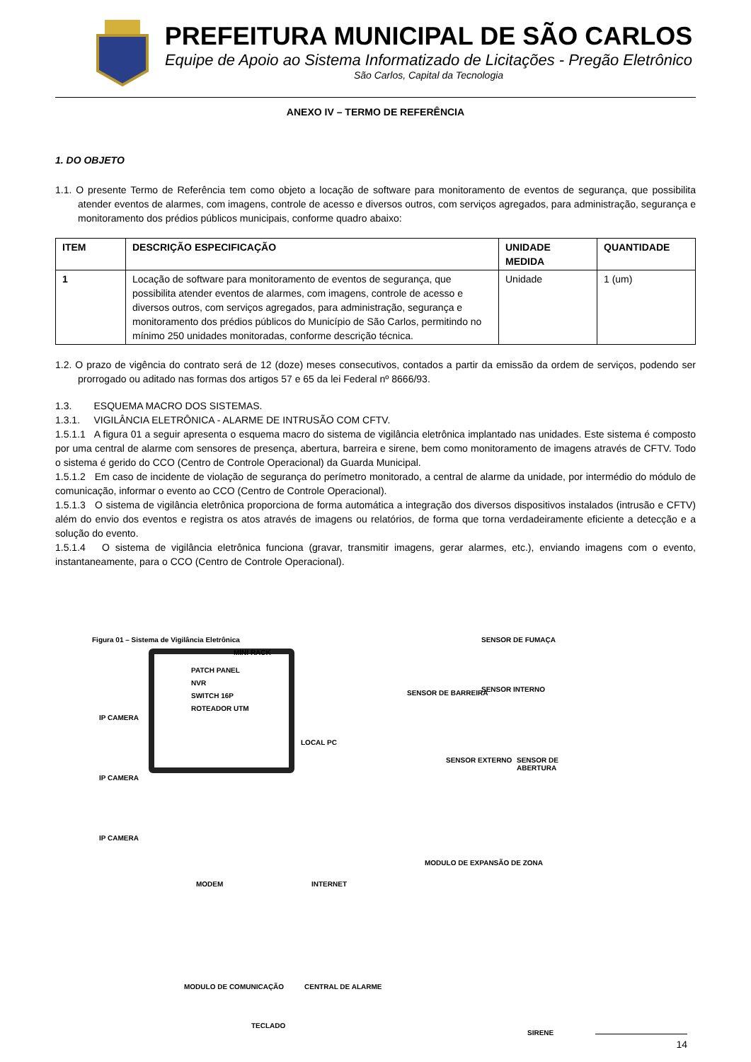PREFEITURA MUNICIPAL DE SÃO CARLOS
Equipe de Apoio ao Sistema Informatizado de Licitações - Pregão Eletrônico
São Carlos, Capital da Tecnologia
ANEXO IV – TERMO DE REFERÊNCIA
1. DO OBJETO
1.1. O presente Termo de Referência tem como objeto a locação de software para monitoramento de eventos de segurança, que possibilita atender eventos de alarmes, com imagens, controle de acesso e diversos outros, com serviços agregados, para administração, segurança e monitoramento dos prédios públicos municipais, conforme quadro abaixo:
| ITEM | DESCRIÇÃO ESPECIFICAÇÃO | UNIDADE MEDIDA | QUANTIDADE |
| --- | --- | --- | --- |
| 1 | Locação de software para monitoramento de eventos de segurança, que possibilita atender eventos de alarmes, com imagens, controle de acesso e diversos outros, com serviços agregados, para administração, segurança e monitoramento dos prédios públicos do Município de São Carlos, permitindo no mínimo 250 unidades monitoradas, conforme descrição técnica. | Unidade | 1 (um) |
1.2. O prazo de vigência do contrato será de 12 (doze) meses consecutivos, contados a partir da emissão da ordem de serviços, podendo ser prorrogado ou aditado nas formas dos artigos 57 e 65 da lei Federal nº 8666/93.
1.3. ESQUEMA MACRO DOS SISTEMAS.
1.3.1. VIGILÂNCIA ELETRÔNICA - ALARME DE INTRUSÃO COM CFTV.
1.5.1.1 A figura 01 a seguir apresenta o esquema macro do sistema de vigilância eletrônica implantado nas unidades. Este sistema é composto por uma central de alarme com sensores de presença, abertura, barreira e sirene, bem como monitoramento de imagens através de CFTV. Todo o sistema é gerido do CCO (Centro de Controle Operacional) da Guarda Municipal.
1.5.1.2 Em caso de incidente de violação de segurança do perímetro monitorado, a central de alarme da unidade, por intermédio do módulo de comunicação, informar o evento ao CCO (Centro de Controle Operacional).
1.5.1.3 O sistema de vigilância eletrônica proporciona de forma automática a integração dos diversos dispositivos instalados (intrusão e CFTV) além do envio dos eventos e registra os atos através de imagens ou relatórios, de forma que torna verdadeiramente eficiente a detecção e a solução do evento.
1.5.1.4 O sistema de vigilância eletrônica funciona (gravar, transmitir imagens, gerar alarmes, etc.), enviando imagens com o evento, instantaneamente, para o CCO (Centro de Controle Operacional).
Figura 01 – Sistema de Vigilância Eletrônica
MINI RACK
PATCH PANEL
NVR
SWITCH 16P
ROTEADOR UTM
IP CAMERA
IP CAMERA
IP CAMERA
LOCAL PC
MODEM INTERNET
SENSOR DE FUMAÇA
SENSOR DE BARREIRA SENSOR INTERNO
SENSOR EXTERNO SENSOR DE ABERTURA
MODULO DE EXPANSÃO DE ZONA
MODULO DE COMUNICAÇÃO CENTRAL DE ALARME
TECLADO
SIRENE
14